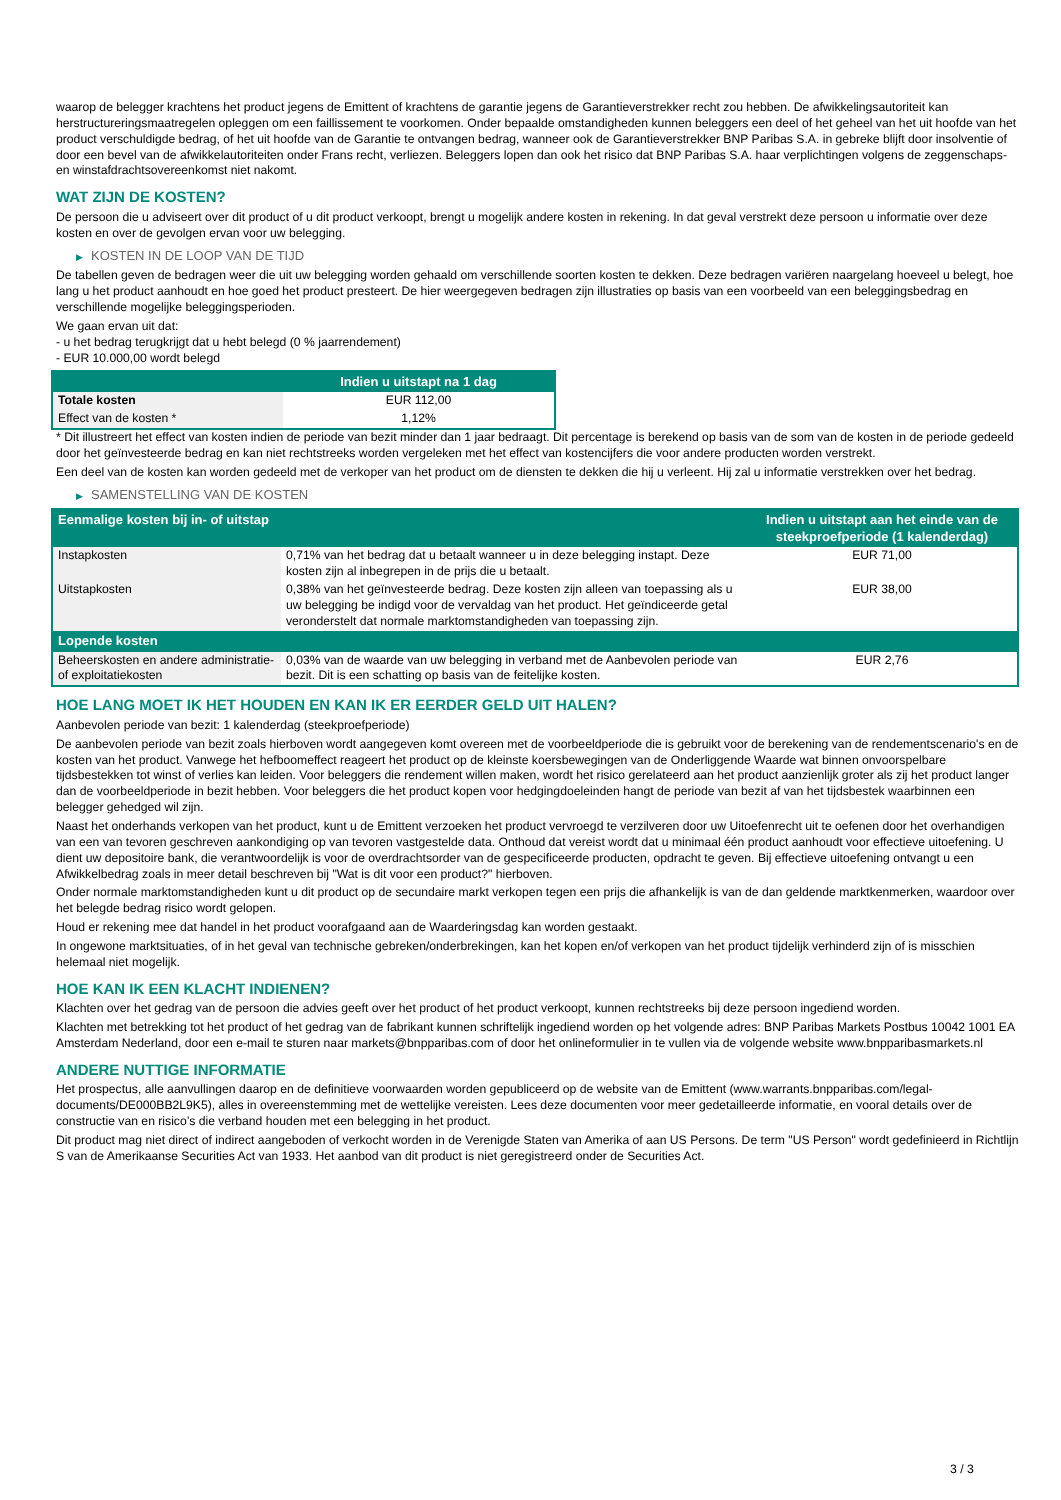waarop de belegger krachtens het product jegens de Emittent of krachtens de garantie jegens de Garantieverstrekker recht zou hebben. De afwikkelingsautoriteit kan herstructureringsmaatregelen opleggen om een faillissement te voorkomen. Onder bepaalde omstandigheden kunnen beleggers een deel of het geheel van het uit hoofde van het product verschuldigde bedrag, of het uit hoofde van de Garantie te ontvangen bedrag, wanneer ook de Garantieverstrekker BNP Paribas S.A. in gebreke blijft door insolventie of door een bevel van de afwikkelautoriteiten onder Frans recht, verliezen. Beleggers lopen dan ook het risico dat BNP Paribas S.A. haar verplichtingen volgens de zeggenschaps- en winstafdrachtsovereenkomst niet nakomt.
WAT ZIJN DE KOSTEN?
De persoon die u adviseert over dit product of u dit product verkoopt, brengt u mogelijk andere kosten in rekening. In dat geval verstrekt deze persoon u informatie over deze kosten en over de gevolgen ervan voor uw belegging.
▶ KOSTEN IN DE LOOP VAN DE TIJD
De tabellen geven de bedragen weer die uit uw belegging worden gehaald om verschillende soorten kosten te dekken. Deze bedragen variëren naargelang hoeveel u belegt, hoe lang u het product aanhoudt en hoe goed het product presteert. De hier weergegeven bedragen zijn illustraties op basis van een voorbeeld van een beleggingsbedrag en verschillende mogelijke beleggingsperioden.
We gaan ervan uit dat:
- u het bedrag terugkrijgt dat u hebt belegd (0 % jaarrendement)
- EUR 10.000,00 wordt belegd
| | Indien u uitstapt na 1 dag |
| --- | --- |
| Totale kosten | EUR 112,00 |
| Effect van de kosten * | 1,12% |
* Dit illustreert het effect van kosten indien de periode van bezit minder dan 1 jaar bedraagt. Dit percentage is berekend op basis van de som van de kosten in de periode gedeeld door het geïnvesteerde bedrag en kan niet rechtstreeks worden vergeleken met het effect van kostencijfers die voor andere producten worden verstrekt.
Een deel van de kosten kan worden gedeeld met de verkoper van het product om de diensten te dekken die hij u verleent. Hij zal u informatie verstrekken over het bedrag.
▶ SAMENSTELLING VAN DE KOSTEN
| Eenmalige kosten bij in- of uitstap | | Indien u uitstapt aan het einde van de steekproefperiode (1 kalenderdag) |
| --- | --- | --- |
| Instapkosten | 0,71% van het bedrag dat u betaalt wanneer u in deze belegging instapt. Deze kosten zijn al inbegrepen in de prijs die u betaalt. | EUR 71,00 |
| Uitstapkosten | 0,38% van het geïnvesteerde bedrag. Deze kosten zijn alleen van toepassing als u uw belegging be indigd voor de vervaldag van het product. Het geïndiceerde getal veronderstelt dat normale marktomstandigheden van toepassing zijn. | EUR 38,00 |
| Lopende kosten | | |
| Beheerskosten en andere administratie- of exploitatiekosten | 0,03% van de waarde van uw belegging in verband met de Aanbevolen periode van bezit. Dit is een schatting op basis van de feitelijke kosten. | EUR 2,76 |
HOE LANG MOET IK HET HOUDEN EN KAN IK ER EERDER GELD UIT HALEN?
Aanbevolen periode van bezit: 1 kalenderdag (steekproefperiode)
De aanbevolen periode van bezit zoals hierboven wordt aangegeven komt overeen met de voorbeeldperiode die is gebruikt voor de berekening van de rendementscenario's en de kosten van het product. Vanwege het hefboomeffect reageert het product op de kleinste koersbewegingen van de Onderliggende Waarde wat binnen onvoorspelbare tijdsbestekken tot winst of verlies kan leiden. Voor beleggers die rendement willen maken, wordt het risico gerelateerd aan het product aanzienlijk groter als zij het product langer dan de voorbeeldperiode in bezit hebben. Voor beleggers die het product kopen voor hedgingdoeleinden hangt de periode van bezit af van het tijdsbestek waarbinnen een belegger gehedged wil zijn.
Naast het onderhands verkopen van het product, kunt u de Emittent verzoeken het product vervroegd te verzilveren door uw Uitoefenrecht uit te oefenen door het overhandigen van een van tevoren geschreven aankondiging op van tevoren vastgestelde data. Onthoud dat vereist wordt dat u minimaal één product aanhoudt voor effectieve uitoefening. U dient uw depositoire bank, die verantwoordelijk is voor de overdrachtsorder van de gespecificeerde producten, opdracht te geven. Bij effectieve uitoefening ontvangt u een Afwikkelbedrag zoals in meer detail beschreven bij "Wat is dit voor een product?" hierboven.
Onder normale marktomstandigheden kunt u dit product op de secundaire markt verkopen tegen een prijs die afhankelijk is van de dan geldende marktkenmerken, waardoor over het belegde bedrag risico wordt gelopen.
Houd er rekening mee dat handel in het product voorafgaand aan de Waarderingsdag kan worden gestaakt.
In ongewone marktsituaties, of in het geval van technische gebreken/onderbrekingen, kan het kopen en/of verkopen van het product tijdelijk verhinderd zijn of is misschien helemaal niet mogelijk.
HOE KAN IK EEN KLACHT INDIENEN?
Klachten over het gedrag van de persoon die advies geeft over het product of het product verkoopt, kunnen rechtstreeks bij deze persoon ingediend worden.
Klachten met betrekking tot het product of het gedrag van de fabrikant kunnen schriftelijk ingediend worden op het volgende adres: BNP Paribas Markets Postbus 10042 1001 EA Amsterdam Nederland, door een e-mail te sturen naar markets@bnpparibas.com of door het onlineformulier in te vullen via de volgende website www.bnpparibasmarkets.nl
ANDERE NUTTIGE INFORMATIE
Het prospectus, alle aanvullingen daarop en de definitieve voorwaarden worden gepubliceerd op de website van de Emittent (www.warrants.bnpparibas.com/legal-documents/DE000BB2L9K5), alles in overeenstemming met de wettelijke vereisten. Lees deze documenten voor meer gedetailleerde informatie, en vooral details over de constructie van en risico’s die verband houden met een belegging in het product.
Dit product mag niet direct of indirect aangeboden of verkocht worden in de Verenigde Staten van Amerika of aan US Persons. De term "US Person" wordt gedefinieerd in Richtlijn S van de Amerikaanse Securities Act van 1933. Het aanbod van dit product is niet geregistreerd onder de Securities Act.
3 / 3